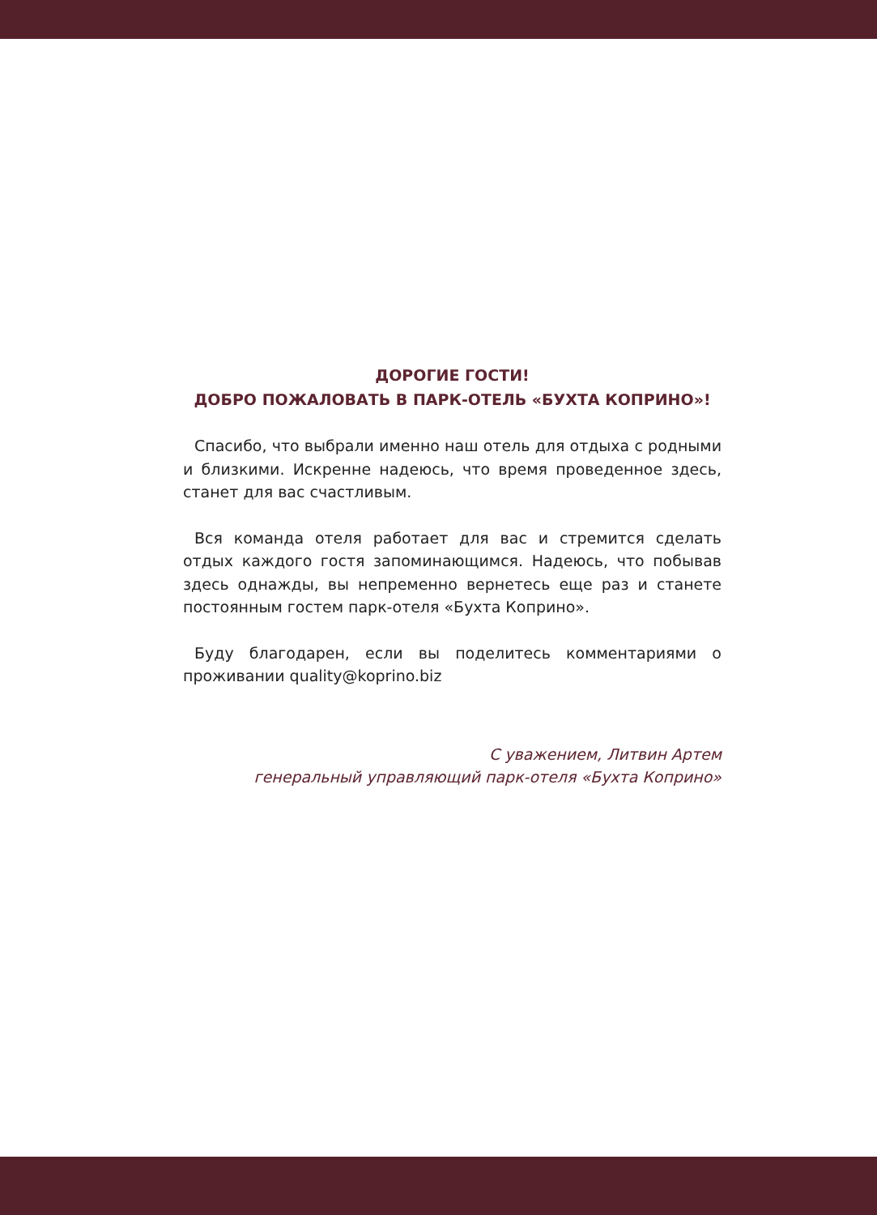ДОРОГИЕ ГОСТИ!
ДОБРО ПОЖАЛОВАТЬ В ПАРК-ОТЕЛЬ «БУХТА КОПРИНО»!
Спасибо, что выбрали именно наш отель для отдыха с родными и близкими. Искренне надеюсь, что время проведенное здесь, станет для вас счастливым.
Вся команда отеля работает для вас и стремится сделать отдых каждого гостя запоминающимся. Надеюсь, что побывав здесь однажды, вы непременно вернетесь еще раз и станете постоянным гостем парк-отеля «Бухта Коприно».
Буду благодарен, если вы поделитесь комментариями о проживании quality@koprino.biz
С уважением, Литвин Артем
генеральный управляющий парк-отеля «Бухта Коприно»